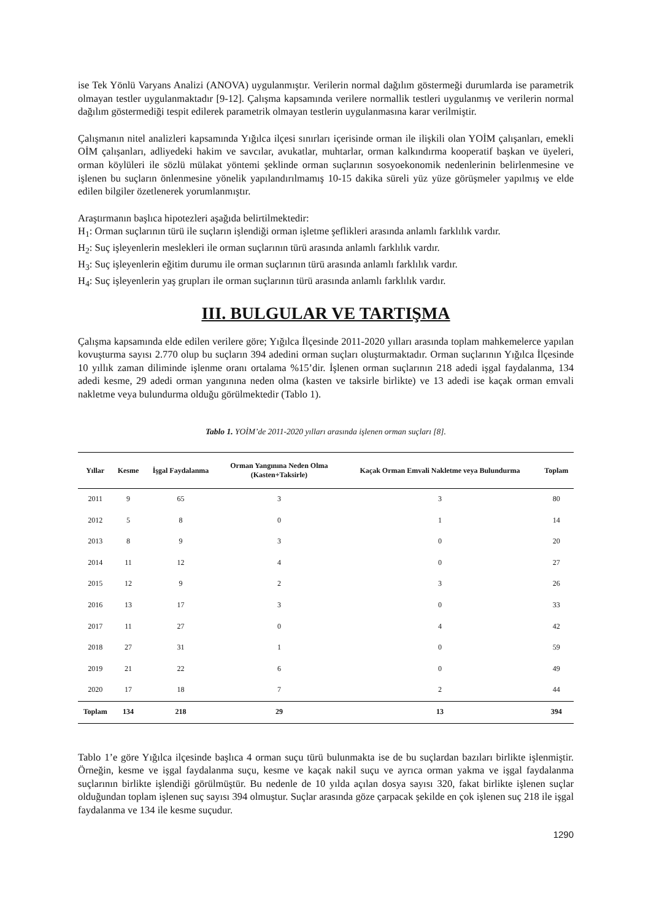ise Tek Yönlü Varyans Analizi (ANOVA) uygulanmıştır. Verilerin normal dağılım göstermeği durumlarda ise parametrik olmayan testler uygulanmaktadır [9-12]. Çalışma kapsamında verilere normallik testleri uygulanmış ve verilerin normal dağılım göstermediği tespit edilerek parametrik olmayan testlerin uygulanmasına karar verilmiştir.
Çalışmanın nitel analizleri kapsamında Yığılca ilçesi sınırları içerisinde orman ile ilişkili olan YOİM çalışanları, emekli OİM çalışanları, adliyedeki hakim ve savcılar, avukatlar, muhtarlar, orman kalkındırma kooperatif başkan ve üyeleri, orman köylüleri ile sözlü mülakat yöntemi şeklinde orman suçlarının sosyoekonomik nedenlerinin belirlenmesine ve işlenen bu suçların önlenmesine yönelik yapılandırılmamış 10-15 dakika süreli yüz yüze görüşmeler yapılmış ve elde edilen bilgiler özetlenerek yorumlanmıştır.
Araştırmanın başlıca hipotezleri aşağıda belirtilmektedir:
H<sub>1</sub>: Orman suçlarının türü ile suçların işlendiği orman işletme şeflikleri arasında anlamlı farklılık vardır.
H<sub>2</sub>: Suç işleyenlerin meslekleri ile orman suçlarının türü arasında anlamlı farklılık vardır.
H<sub>3</sub>: Suç işleyenlerin eğitim durumu ile orman suçlarının türü arasında anlamlı farklılık vardır.
H<sub>4</sub>: Suç işleyenlerin yaş grupları ile orman suçlarının türü arasında anlamlı farklılık vardır.
III. BULGULAR VE TARTIŞMA
Çalışma kapsamında elde edilen verilere göre; Yığılca İlçesinde 2011-2020 yılları arasında toplam mahkemelerce yapılan kovuşturma sayısı 2.770 olup bu suçların 394 adedini orman suçları oluşturmaktadır. Orman suçlarının Yığılca İlçesinde 10 yıllık zaman diliminde işlenme oranı ortalama %15’dir. İşlenen orman suçlarının 218 adedi işgal faydalanma, 134 adedi kesme, 29 adedi orman yangınına neden olma (kasten ve taksirle birlikte) ve 13 adedi ise kaçak orman emvali nakletme veya bulundurma olduğu görülmektedir (Tablo 1).
Tablo 1. YOİM’de 2011-2020 yılları arasında işlenen orman suçları [8].
| Yıllar | Kesme | İşgal Faydalanma | Orman Yangınına Neden Olma (Kasten+Taksirle) | Kaçak Orman Emvali Nakletme veya Bulundurma | Toplam |
| --- | --- | --- | --- | --- | --- |
| 2011 | 9 | 65 | 3 | 3 | 80 |
| 2012 | 5 | 8 | 0 | 1 | 14 |
| 2013 | 8 | 9 | 3 | 0 | 20 |
| 2014 | 11 | 12 | 4 | 0 | 27 |
| 2015 | 12 | 9 | 2 | 3 | 26 |
| 2016 | 13 | 17 | 3 | 0 | 33 |
| 2017 | 11 | 27 | 0 | 4 | 42 |
| 2018 | 27 | 31 | 1 | 0 | 59 |
| 2019 | 21 | 22 | 6 | 0 | 49 |
| 2020 | 17 | 18 | 7 | 2 | 44 |
| Toplam | 134 | 218 | 29 | 13 | 394 |
Tablo 1’e göre Yığılca ilçesinde başlıca 4 orman suçu türü bulunmakta ise de bu suçlardan bazıları birlikte işlenmiştir. Örneğin, kesme ve işgal faydalanma suçu, kesme ve kaçak nakil suçu ve ayrıca orman yakma ve işgal faydalanma suçlarının birlikte işlendiği görülmüştür. Bu nedenle de 10 yılda açılan dosya sayısı 320, fakat birlikte işlenen suçlar olduğundan toplam işlenen suç sayısı 394 olmuştur. Suçlar arasında göze çarpacak şekilde en çok işlenen suç 218 ile işgal faydalanma ve 134 ile kesme suçudur.
1290